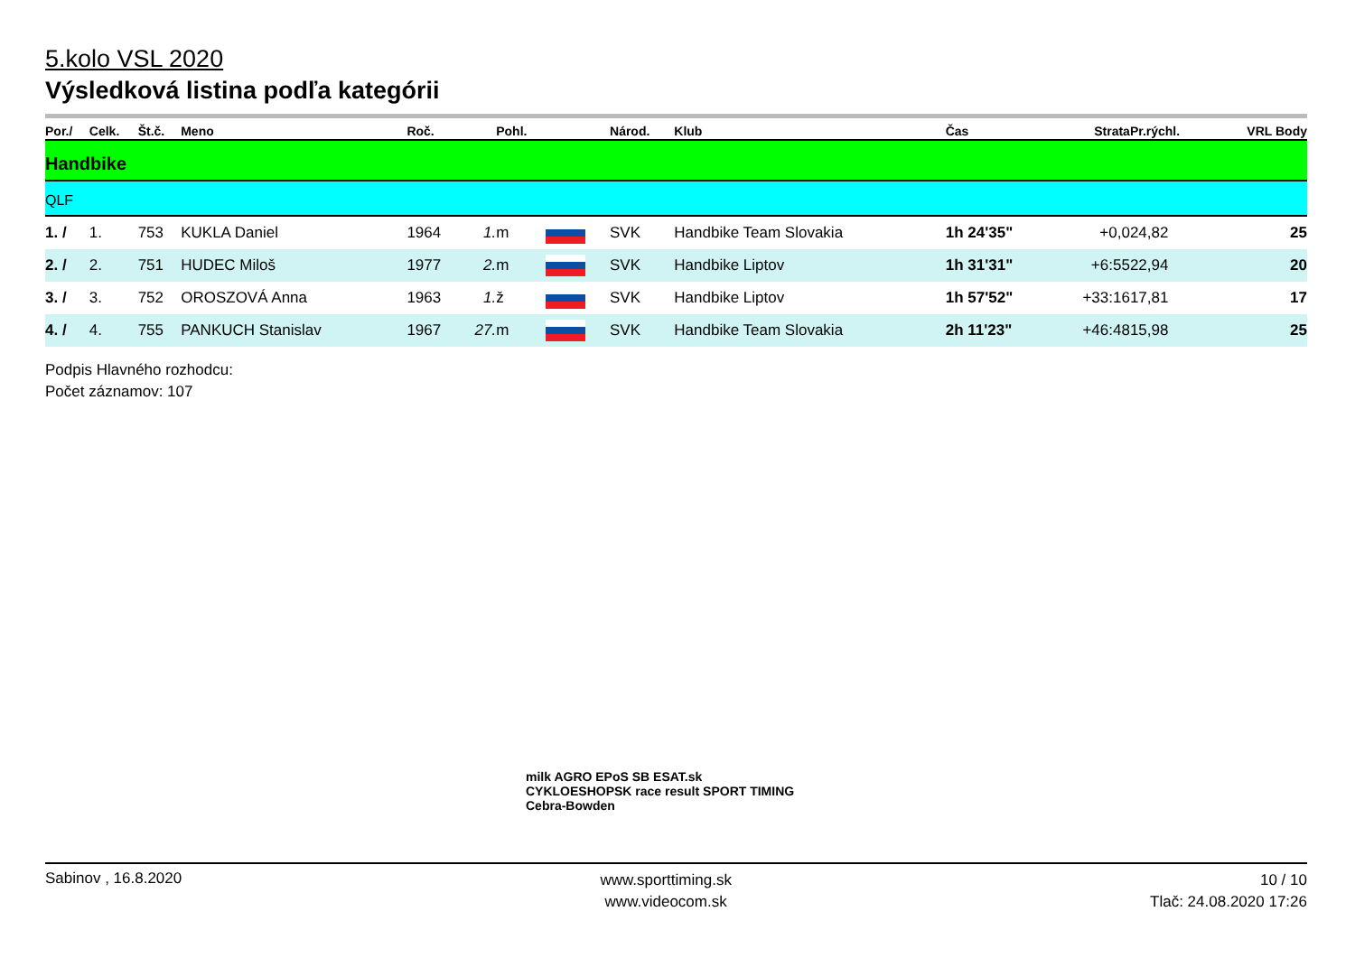5.kolo VSL 2020
Výsledková listina podľa kategórii
| Por./ | Celk. | Št.č. | Meno | Roč. | | Pohl. | | Národ. | Klub | Čas | Strata | Pr.rýchl. | VRL Body |
| --- | --- | --- | --- | --- | --- | --- | --- | --- | --- | --- | --- | --- | --- |
| Handbike | | | | | | | | | | | | | |
| QLF | | | | | | | | | | | | | |
| 1. / | 1. | 753 | KUKLA Daniel | 1964 | 1. | m | | SVK | Handbike Team Slovakia | 1h 24'35" | +0,0 | 24,82 | 25 |
| 2. / | 2. | 751 | HUDEC Miloš | 1977 | 2. | m | | SVK | Handbike Liptov | 1h 31'31" | +6:55 | 22,94 | 20 |
| 3. / | 3. | 752 | OROSZOVÁ Anna | 1963 | 1. | ž | | SVK | Handbike Liptov | 1h 57'52" | +33:16 | 17,81 | 17 |
| 4. / | 4. | 755 | PANKUCH Stanislav | 1967 | 27. | m | | SVK | Handbike Team Slovakia | 2h 11'23" | +46:48 | 15,98 | 25 |
Podpis Hlavného rozhodcu:
Počet záznamov: 107
milk AGRO EPoS SB ESAT.sk
CYKLOESHOPSK race result SPORT TIMING Cebra-Bowden
Sabinov , 16.8.2020
www.sporttiming.sk
www.videocom.sk
10 / 10
Tlač: 24.08.2020 17:26